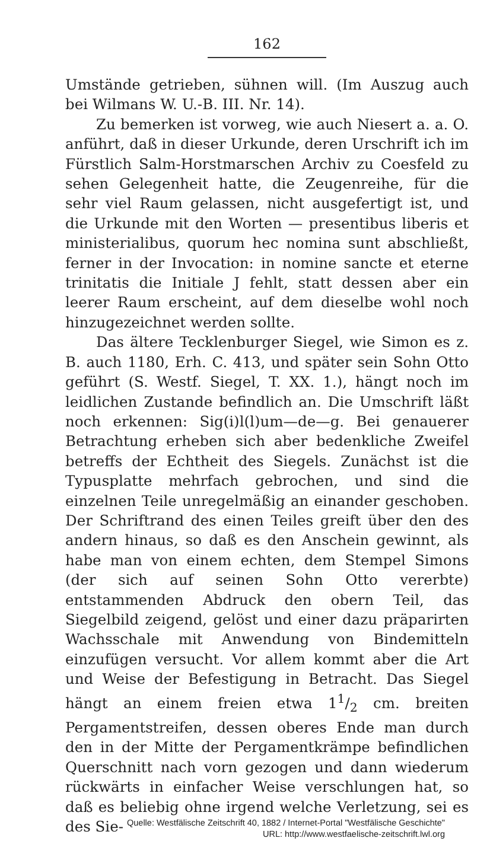162
Umstände getrieben, sühnen will. (Im Auszug auch bei Wilmans W. U.-B. III. Nr. 14).
Zu bemerken ist vorweg, wie auch Niesert a. a. O. anführt, daß in dieser Urkunde, deren Urschrift ich im Fürstlich Salm-Horstmarschen Archiv zu Coesfeld zu sehen Gelegenheit hatte, die Zeugenreihe, für die sehr viel Raum gelassen, nicht ausgefertigt ist, und die Urkunde mit den Worten — presentibus liberis et ministerialibus, quorum hec nomina sunt abschließt, ferner in der Invocation: in nomine sancte et eterne trinitatis die Initiale J fehlt, statt dessen aber ein leerer Raum erscheint, auf dem dieselbe wohl noch hinzugezeichnet werden sollte.
Das ältere Tecklenburger Siegel, wie Simon es z. B. auch 1180, Erh. C. 413, und später sein Sohn Otto geführt (S. Westf. Siegel, T. XX. 1.), hängt noch im leidlichen Zustande befindlich an. Die Umschrift läßt noch erkennen: Sig(i)l(l)um—de—g. Bei genauerer Betrachtung erheben sich aber bedenkliche Zweifel betreffs der Echtheit des Siegels. Zunächst ist die Typusplatte mehrfach gebrochen, und sind die einzelnen Teile unregelmäßig an einander geschoben. Der Schriftrand des einen Teiles greift über den des andern hinaus, so daß es den Anschein gewinnt, als habe man von einem echten, dem Stempel Simons (der sich auf seinen Sohn Otto vererbte) entstammenden Abdruck den obern Teil, das Siegelbild zeigend, gelöst und einer dazu präparirten Wachsschale mit Anwendung von Bindemitteln einzufügen versucht. Vor allem kommt aber die Art und Weise der Befestigung in Betracht. Das Siegel hängt an einem freien etwa 11/2 cm. breiten Pergamentstreifen, dessen oberes Ende man durch den in der Mitte der Pergamentkrämpe befindlichen Querschnitt nach vorn gezogen und dann wiederum rückwärts in einfacher Weise verschlungen hat, so daß es beliebig ohne irgend welche Verletzung, sei es des Sie-
Quelle: Westfälische Zeitschrift 40, 1882 / Internet-Portal "Westfälische Geschichte"
URL: http://www.westfaelische-zeitschrift.lwl.org